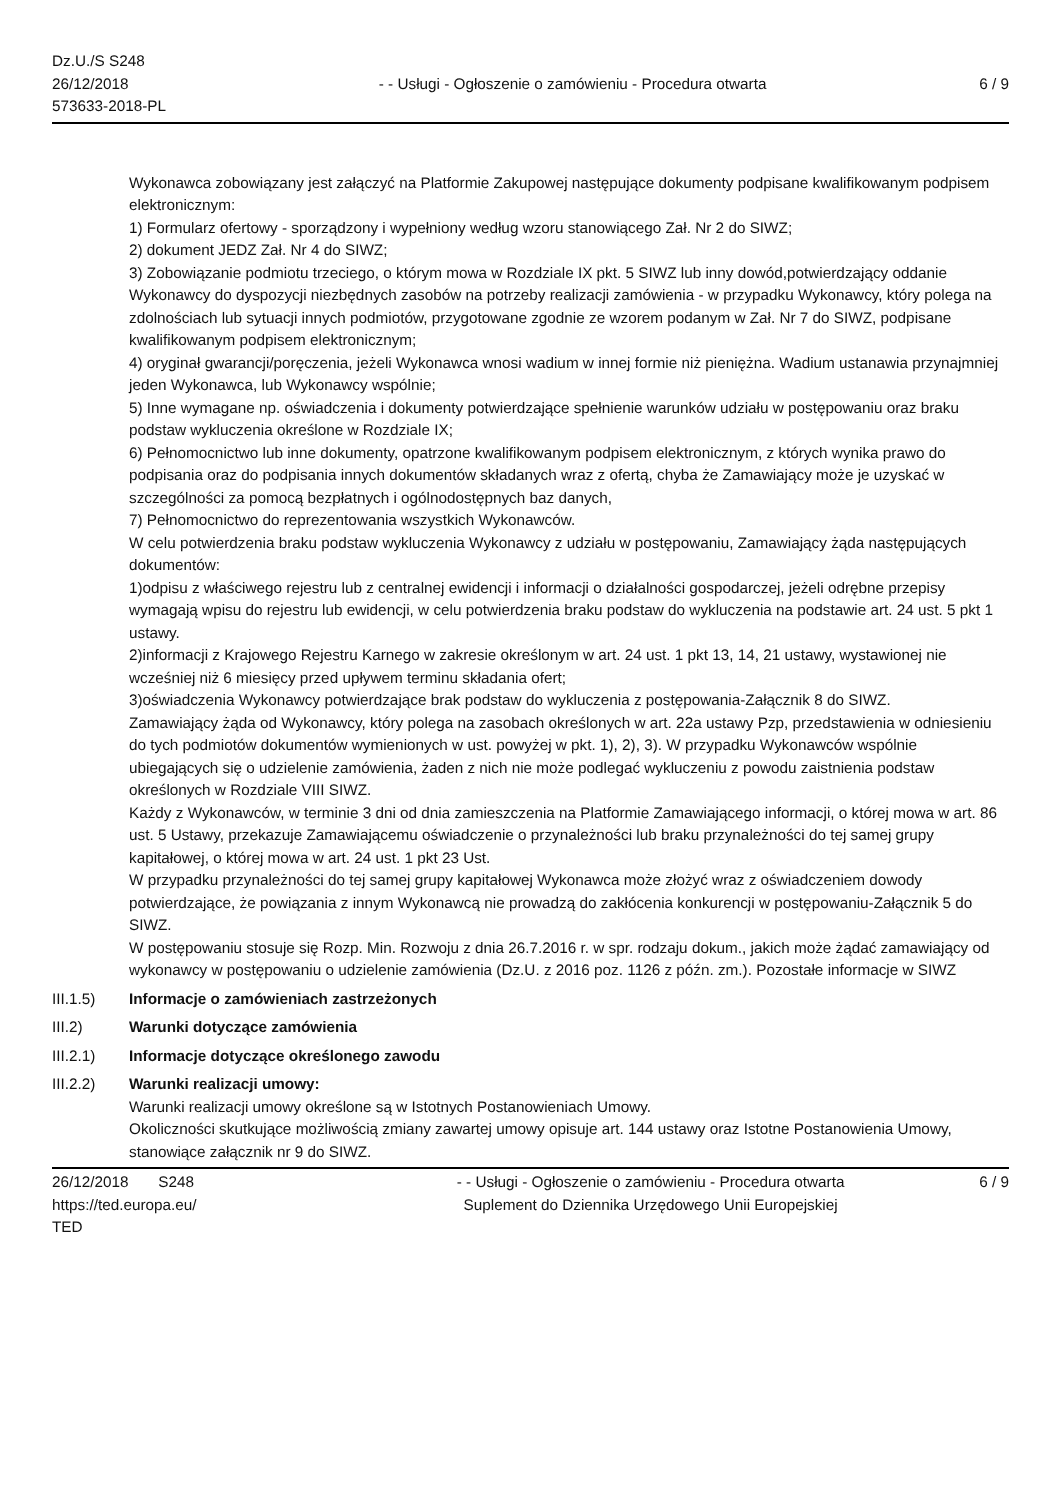Dz.U./S S248
26/12/2018
573633-2018-PL
- - Usługi - Ogłoszenie o zamówieniu - Procedura otwarta
6 / 9
Wykonawca zobowiązany jest załączyć na Platformie Zakupowej następujące dokumenty podpisane kwalifikowanym podpisem elektronicznym:
1) Formularz ofertowy - sporządzony i wypełniony według wzoru stanowiącego Zał. Nr 2 do SIWZ;
2) dokument JEDZ Zał. Nr 4 do SIWZ;
3) Zobowiązanie podmiotu trzeciego, o którym mowa w Rozdziale IX pkt. 5 SIWZ lub inny dowód,potwierdzający oddanie Wykonawcy do dyspozycji niezbędnych zasobów na potrzeby realizacji zamówienia - w przypadku Wykonawcy, który polega na zdolnościach lub sytuacji innych podmiotów, przygotowane zgodnie ze wzorem podanym w Zał. Nr 7 do SIWZ, podpisane kwalifikowanym podpisem elektronicznym;
4) oryginał gwarancji/poręczenia, jeżeli Wykonawca wnosi wadium w innej formie niż pieniężna. Wadium ustanawia przynajmniej jeden Wykonawca, lub Wykonawcy wspólnie;
5) Inne wymagane np. oświadczenia i dokumenty potwierdzające spełnienie warunków udziału w postępowaniu oraz braku podstaw wykluczenia określone w Rozdziale IX;
6) Pełnomocnictwo lub inne dokumenty, opatrzone kwalifikowanym podpisem elektronicznym, z których wynika prawo do podpisania oraz do podpisania innych dokumentów składanych wraz z ofertą, chyba że Zamawiający może je uzyskać w szczególności za pomocą bezpłatnych i ogólnodostępnych baz danych,
7) Pełnomocnictwo do reprezentowania wszystkich Wykonawców.
W celu potwierdzenia braku podstaw wykluczenia Wykonawcy z udziału w postępowaniu, Zamawiający żąda następujących dokumentów:
1)odpisu z właściwego rejestru lub z centralnej ewidencji i informacji o działalności gospodarczej, jeżeli odrębne przepisy wymagają wpisu do rejestru lub ewidencji, w celu potwierdzenia braku podstaw do wykluczenia na podstawie art. 24 ust. 5 pkt 1 ustawy.
2)informacji z Krajowego Rejestru Karnego w zakresie określonym w art. 24 ust. 1 pkt 13, 14, 21 ustawy, wystawionej nie wcześniej niż 6 miesięcy przed upływem terminu składania ofert;
3)oświadczenia Wykonawcy potwierdzające brak podstaw do wykluczenia z postępowania-Załącznik 8 do SIWZ.
Zamawiający żąda od Wykonawcy, który polega na zasobach określonych w art. 22a ustawy Pzp, przedstawienia w odniesieniu do tych podmiotów dokumentów wymienionych w ust. powyżej w pkt. 1), 2), 3). W przypadku Wykonawców wspólnie ubiegających się o udzielenie zamówienia, żaden z nich nie może podlegać wykluczeniu z powodu zaistnienia podstaw określonych w Rozdziale VIII SIWZ.
Każdy z Wykonawców, w terminie 3 dni od dnia zamieszczenia na Platformie Zamawiającego informacji, o której mowa w art. 86 ust. 5 Ustawy, przekazuje Zamawiającemu oświadczenie o przynależności lub braku przynależności do tej samej grupy kapitałowej, o której mowa w art. 24 ust. 1 pkt 23 Ust.
W przypadku przynależności do tej samej grupy kapitałowej Wykonawca może złożyć wraz z oświadczeniem dowody potwierdzające, że powiązania z innym Wykonawcą nie prowadzą do zakłócenia konkurencji w postępowaniu-Załącznik 5 do SIWZ.
W postępowaniu stosuje się Rozp. Min. Rozwoju z dnia 26.7.2016 r. w spr. rodzaju dokum., jakich może żądać zamawiający od wykonawcy w postępowaniu o udzielenie zamówienia (Dz.U. z 2016 poz. 1126 z późn. zm.). Pozostałe informacje w SIWZ
III.1.5) Informacje o zamówieniach zastrzeżonych
III.2) Warunki dotyczące zamówienia
III.2.1) Informacje dotyczące określonego zawodu
III.2.2) Warunki realizacji umowy:
Warunki realizacji umowy określone są w Istotnych Postanowieniach Umowy.
Okoliczności skutkujące możliwością zmiany zawartej umowy opisuje art. 144 ustawy oraz Istotne Postanowienia Umowy, stanowiące załącznik nr 9 do SIWZ.
26/12/2018 S248
https://ted.europa.eu/
TED
- - Usługi - Ogłoszenie o zamówieniu - Procedura otwarta
Suplement do Dziennika Urzędowego Unii Europejskiej
6 / 9